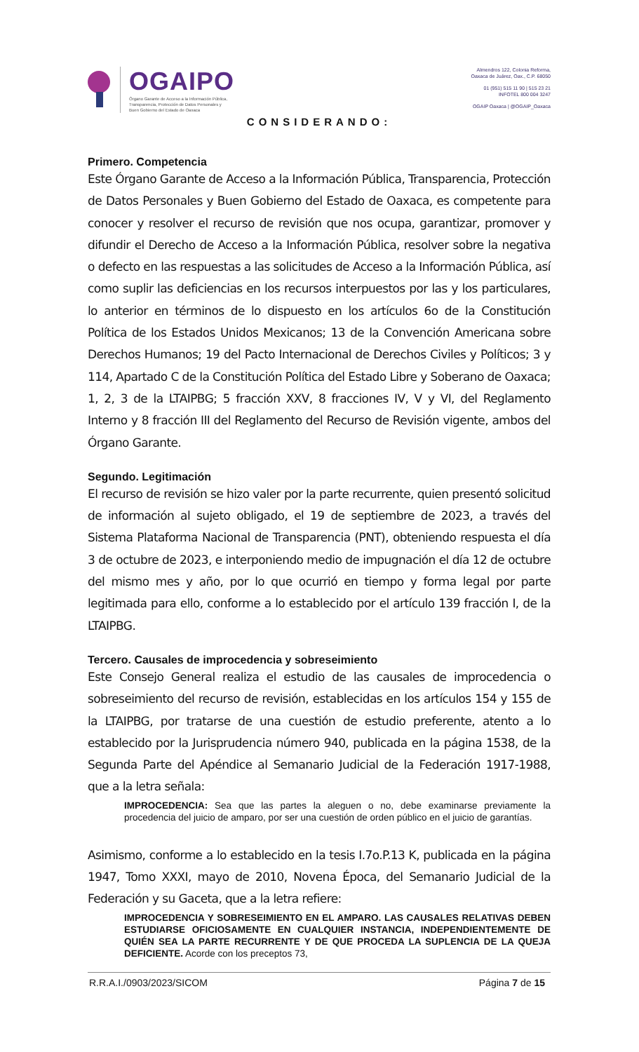OGAIPO
Órgano Garante de Acceso a la Información Pública,
Transparencia, Protección de Datos Personales y
Buen Gobierno del Estado de Oaxaca
Almendros 122, Colonia Reforma,
Oaxaca de Juárez, Oax., C.P. 68050
01 (951) 515 11 90 | 515 23 21
INFOTEL 800 004 3247
OGAIP Oaxaca | @OGAIP_Oaxaca
CONSIDERANDO:
Primero. Competencia
Este Órgano Garante de Acceso a la Información Pública, Transparencia, Protección de Datos Personales y Buen Gobierno del Estado de Oaxaca, es competente para conocer y resolver el recurso de revisión que nos ocupa, garantizar, promover y difundir el Derecho de Acceso a la Información Pública, resolver sobre la negativa o defecto en las respuestas a las solicitudes de Acceso a la Información Pública, así como suplir las deficiencias en los recursos interpuestos por las y los particulares, lo anterior en términos de lo dispuesto en los artículos 6o de la Constitución Política de los Estados Unidos Mexicanos; 13 de la Convención Americana sobre Derechos Humanos; 19 del Pacto Internacional de Derechos Civiles y Políticos; 3 y 114, Apartado C de la Constitución Política del Estado Libre y Soberano de Oaxaca; 1, 2, 3 de la LTAIPBG; 5 fracción XXV, 8 fracciones IV, V y VI, del Reglamento Interno y 8 fracción III del Reglamento del Recurso de Revisión vigente, ambos del Órgano Garante.
Segundo. Legitimación
El recurso de revisión se hizo valer por la parte recurrente, quien presentó solicitud de información al sujeto obligado, el 19 de septiembre de 2023, a través del Sistema Plataforma Nacional de Transparencia (PNT), obteniendo respuesta el día 3 de octubre de 2023, e interponiendo medio de impugnación el día 12 de octubre del mismo mes y año, por lo que ocurrió en tiempo y forma legal por parte legitimada para ello, conforme a lo establecido por el artículo 139 fracción I, de la LTAIPBG.
Tercero. Causales de improcedencia y sobreseimiento
Este Consejo General realiza el estudio de las causales de improcedencia o sobreseimiento del recurso de revisión, establecidas en los artículos 154 y 155 de la LTAIPBG, por tratarse de una cuestión de estudio preferente, atento a lo establecido por la Jurisprudencia número 940, publicada en la página 1538, de la Segunda Parte del Apéndice al Semanario Judicial de la Federación 1917-1988, que a la letra señala:
IMPROCEDENCIA: Sea que las partes la aleguen o no, debe examinarse previamente la procedencia del juicio de amparo, por ser una cuestión de orden público en el juicio de garantías.
Asimismo, conforme a lo establecido en la tesis I.7o.P.13 K, publicada en la página 1947, Tomo XXXI, mayo de 2010, Novena Época, del Semanario Judicial de la Federación y su Gaceta, que a la letra refiere:
IMPROCEDENCIA Y SOBRESEIMIENTO EN EL AMPARO. LAS CAUSALES RELATIVAS DEBEN ESTUDIARSE OFICIOSAMENTE EN CUALQUIER INSTANCIA, INDEPENDIENTEMENTE DE QUIÉN SEA LA PARTE RECURRENTE Y DE QUE PROCEDA LA SUPLENCIA DE LA QUEJA DEFICIENTE. Acorde con los preceptos 73,
R.R.A.I./0903/2023/SICOM Página 7 de 15